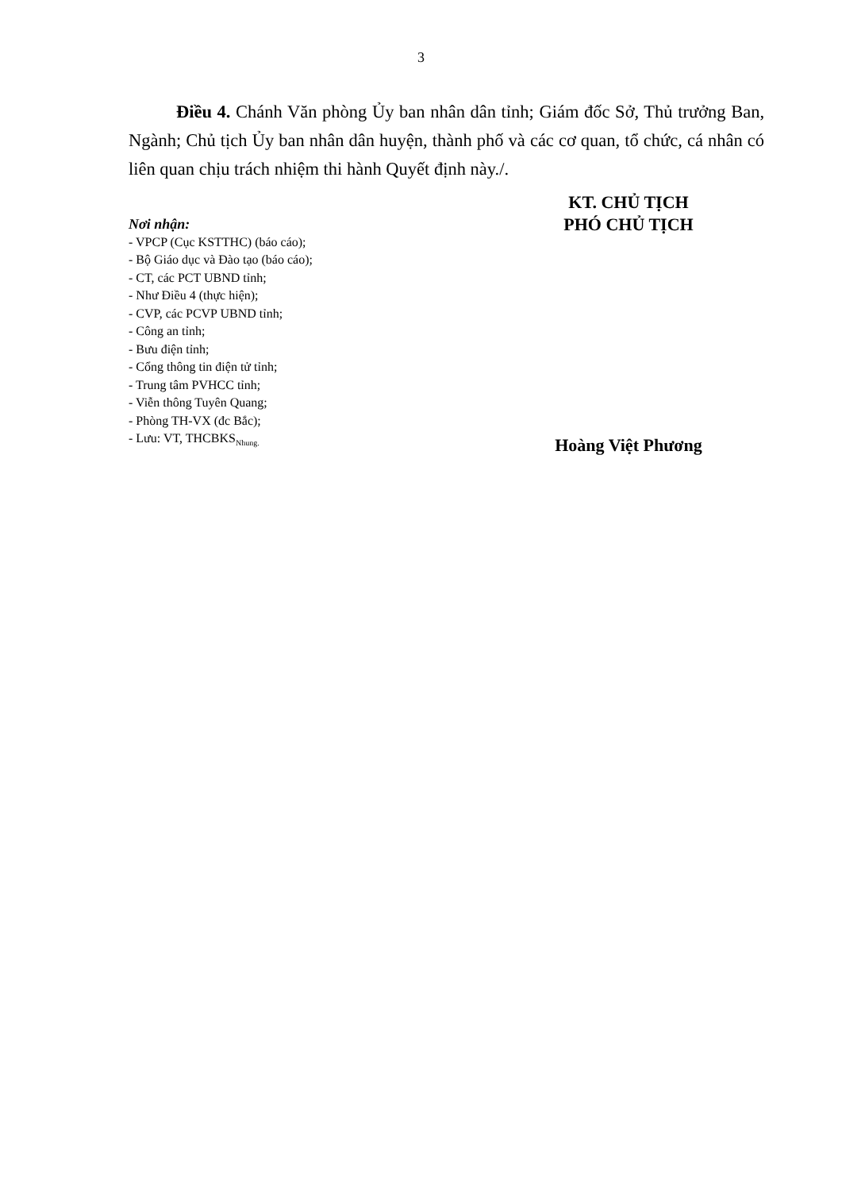3
Điều 4. Chánh Văn phòng Ủy ban nhân dân tỉnh; Giám đốc Sở, Thủ trưởng Ban, Ngành; Chủ tịch Ủy ban nhân dân huyện, thành phố và các cơ quan, tổ chức, cá nhân có liên quan chịu trách nhiệm thi hành Quyết định này./.
Nơi nhận:
- VPCP (Cục KSTTHC) (báo cáo);
- Bộ Giáo dục và Đào tạo (báo cáo);
- CT, các PCT UBND tỉnh;
- Như Điều 4 (thực hiện);
- CVP, các PCVP UBND tỉnh;
- Công an tỉnh;
- Bưu điện tỉnh;
- Cổng thông tin điện tử tỉnh;
- Trung tâm PVHCC tỉnh;
- Viễn thông Tuyên Quang;
- Phòng TH-VX (đc Bắc);
- Lưu: VT, THCBKS<sub>Nhung.</sub>
KT. CHỦ TỊCH
PHÓ CHỦ TỊCH
Hoàng Việt Phương